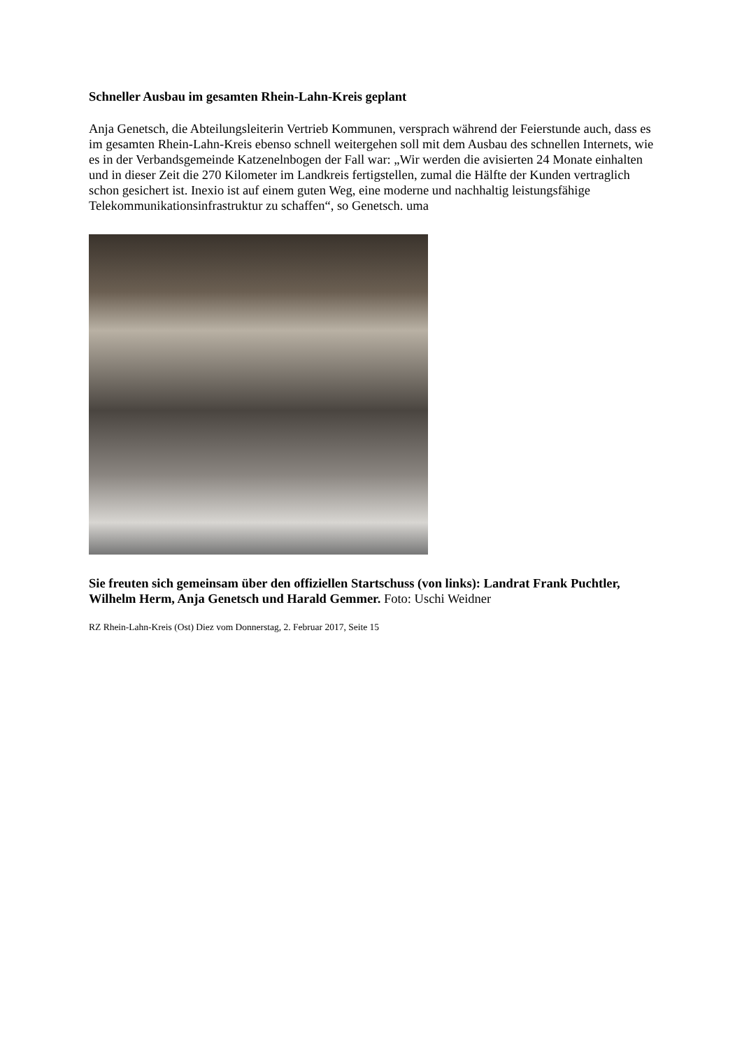Schneller Ausbau im gesamten Rhein-Lahn-Kreis geplant
Anja Genetsch, die Abteilungsleiterin Vertrieb Kommunen, versprach während der Feierstunde auch, dass es im gesamten Rhein-Lahn-Kreis ebenso schnell weitergehen soll mit dem Ausbau des schnellen Internets, wie es in der Verbandsgemeinde Katzenelnbogen der Fall war: „Wir werden die avisierten 24 Monate einhalten und in dieser Zeit die 270 Kilometer im Landkreis fertigstellen, zumal die Hälfte der Kunden vertraglich schon gesichert ist. Inexio ist auf einem guten Weg, eine moderne und nachhaltig leistungsfähige Telekommunikationsinfrastruktur zu schaffen“, so Genetsch. uma
Sie freuten sich gemeinsam über den offiziellen Startschuss (von links): Landrat Frank Puchtler, Wilhelm Herm, Anja Genetsch und Harald Gemmer. Foto: Uschi Weidner
RZ Rhein-Lahn-Kreis (Ost) Diez vom Donnerstag, 2. Februar 2017, Seite 15